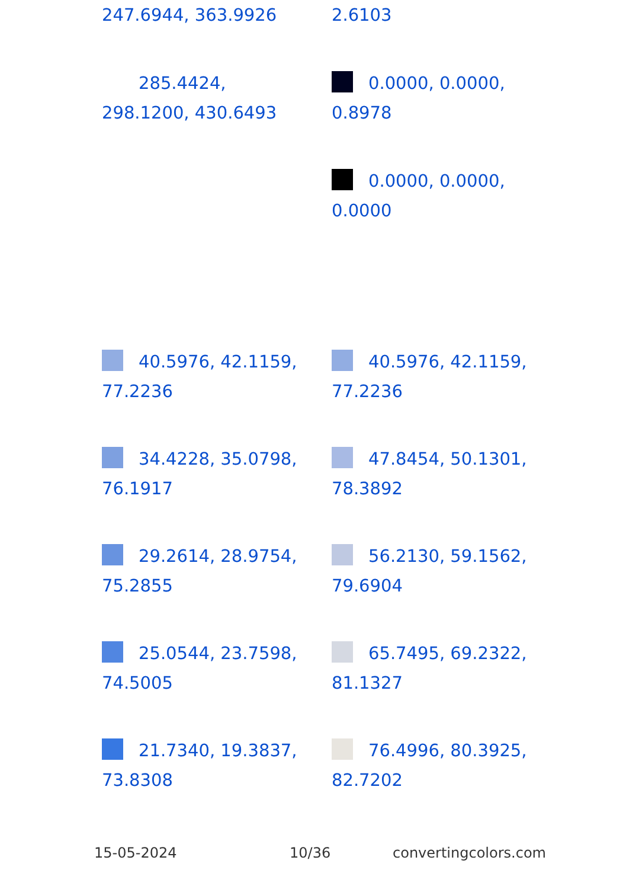247.6944, 363.9926 2.6103
285.4424, 298.1200, 430.6493
0.0000, 0.0000, 0.8978
0.0000, 0.0000, 0.0000
40.5976, 42.1159, 77.2236
40.5976, 42.1159, 77.2236
34.4228, 35.0798, 76.1917
47.8454, 50.1301, 78.3892
29.2614, 28.9754, 75.2855
56.2130, 59.1562, 79.6904
25.0544, 23.7598, 74.5005
65.7495, 69.2322, 81.1327
21.7340, 19.3837, 73.8308
76.4996, 80.3925, 82.7202
15-05-2024 10/36 convertingcolors.com